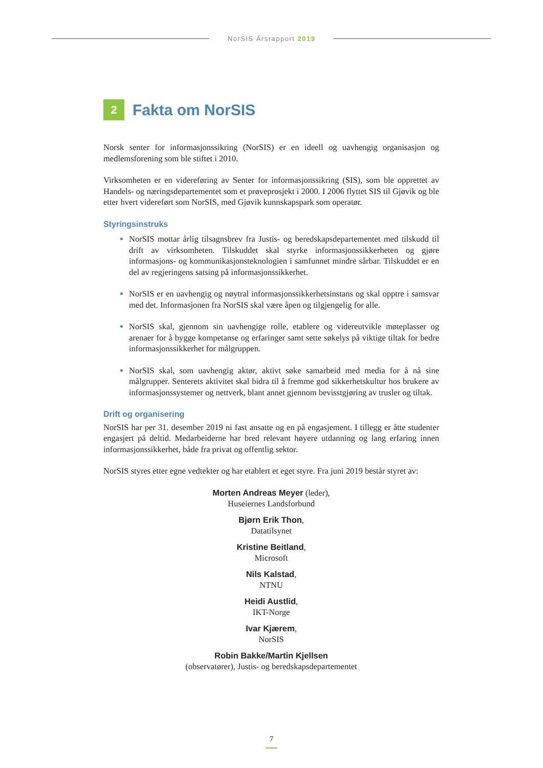NorSIS Årsrapport 2019
2 Fakta om NorSIS
Norsk senter for informasjonssikring (NorSIS) er en ideell og uavhengig organisasjon og medlemsforening som ble stiftet i 2010.
Virksomheten er en videreføring av Senter for informasjonssikring (SIS), som ble opprettet av Handels- og næringsdepartementet som et prøveprosjekt i 2000. I 2006 flyttet SIS til Gjøvik og ble etter hvert videreført som NorSIS, med Gjøvik kunnskapspark som operatør.
Styringsinstruks
NorSIS mottar årlig tilsagnsbrev fra Justis- og beredskapsdepartementet med tilskudd til drift av virksomheten. Tilskuddet skal styrke informasjonssikkerheten og gjøre informasjons- og kommunikasjonsteknologien i samfunnet mindre sårbar. Tilskuddet er en del av regjeringens satsing på informasjonssikkerhet.
NorSIS er en uavhengig og nøytral informasjonssikkerhetsinstans og skal opptre i samsvar med det. Informasjonen fra NorSIS skal være åpen og tilgjengelig for alle.
NorSIS skal, gjennom sin uavhengige rolle, etablere og videreutvikle møteplasser og arenaer for å bygge kompetanse og erfaringer samt sette søkelys på viktige tiltak for bedre informasjonssikkerhet for målgruppen.
NorSIS skal, som uavhengig aktør, aktivt søke samarbeid med media for å nå sine målgrupper. Senterets aktivitet skal bidra til å fremme god sikkerhetskultur hos brukere av informasjonssystemer og nettverk, blant annet gjennom bevisstgjøring av trusler og tiltak.
Drift og organisering
NorSIS har per 31. desember 2019 ni fast ansatte og en på engasjement. I tillegg er åtte studenter engasjert på deltid. Medarbeiderne har bred relevant høyere utdanning og lang erfaring innen informasjonssikkerhet, både fra privat og offentlig sektor.
NorSIS styres etter egne vedtekter og har etablert et eget styre. Fra juni 2019 består styret av:
Morten Andreas Meyer (leder),
Huseiernes Landsforbund
Bjørn Erik Thon,
Datatilsynet
Kristine Beitland,
Microsoft
Nils Kalstad,
NTNU
Heidi Austlid,
IKT-Norge
Ivar Kjærem,
NorSIS
Robin Bakke/Martin Kjellsen
(observatører), Justis- og beredskapsdepartementet
7